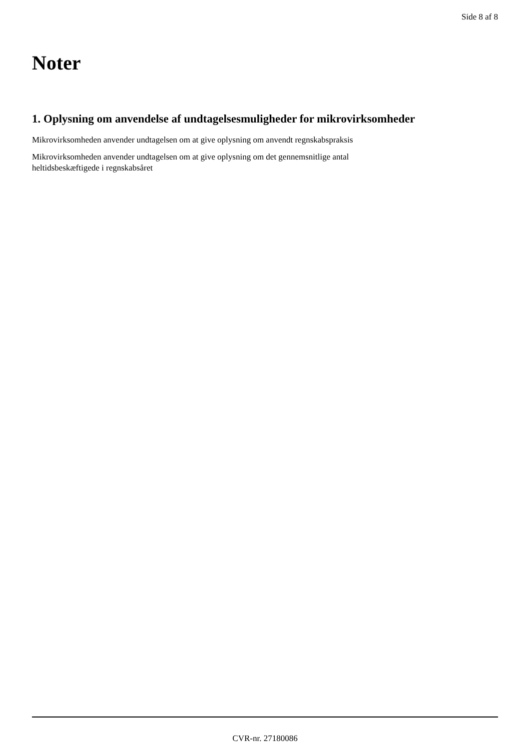Side 8 af 8
Noter
1. Oplysning om anvendelse af undtagelsesmuligheder for mikrovirksomheder
Mikrovirksomheden anvender undtagelsen om at give oplysning om anvendt regnskabspraksis
Mikrovirksomheden anvender undtagelsen om at give oplysning om det gennemsnitlige antal
heltidsbeskæftigede i regnskabsåret
CVR-nr. 27180086